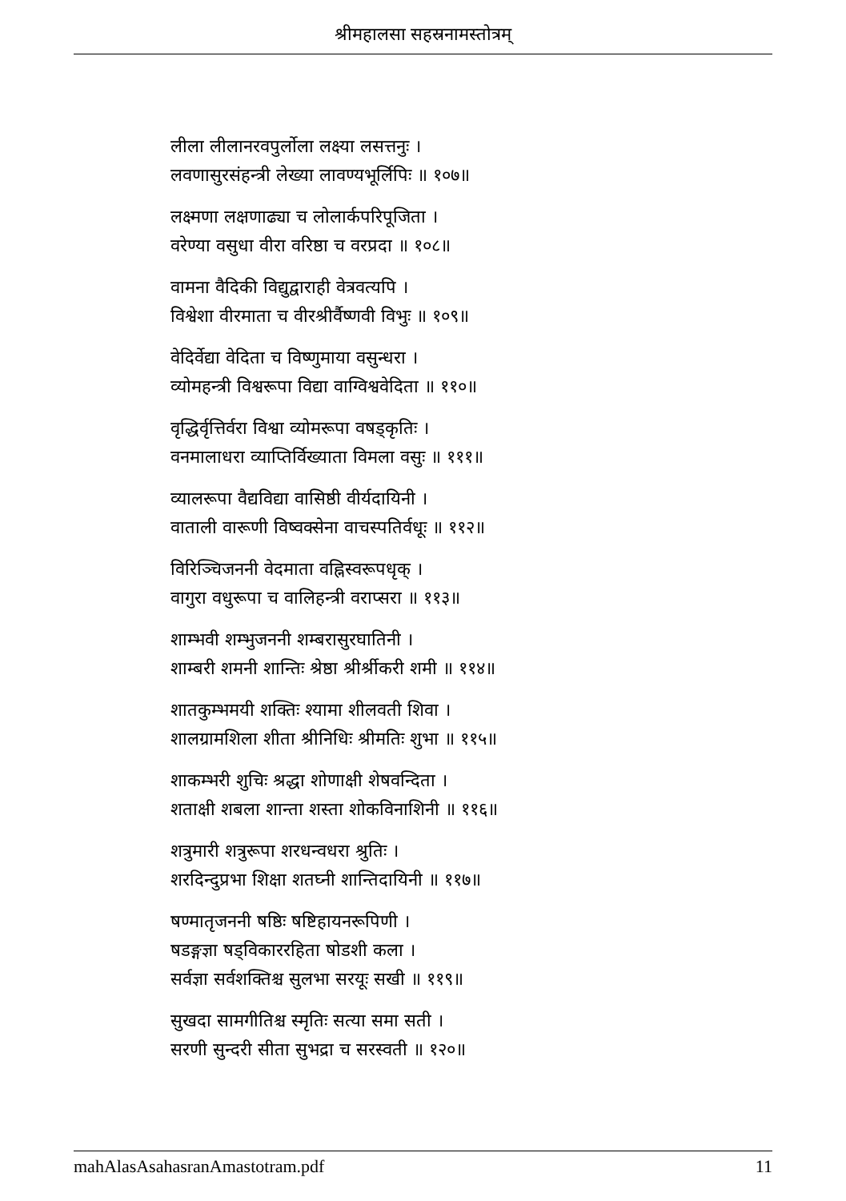श्रीमहालसा सहस्रनामस्तोत्रम्
लीला लीलानरवपुर्लोला लक्ष्या लसत्तनुः ।
लवणासुरसंहन्त्री लेख्या लावण्यभूर्लिपिः ॥ १०७॥
लक्ष्मणा लक्षणाढ्या च लोलार्कपरिपूजिता ।
वरेण्या वसुधा वीरा वरिष्ठा च वरप्रदा ॥ १०८॥
वामना वैदिकी विद्युद्वाराही वेत्रवत्यपि ।
विश्वेशा वीरमाता च वीरश्रीर्वैष्णवी विभुः ॥ १०९॥
वेदिर्वेद्या वेदिता च विष्णुमाया वसुन्धरा ।
व्योमहन्त्री विश्वरूपा विद्या वाग्विश्ववेदिता ॥ ११०॥
वृद्धिर्वृत्तिर्वरा विश्वा व्योमरूपा वषड्कृतिः ।
वनमालाधरा व्याप्तिर्विख्याता विमला वसुः ॥ १११॥
व्यालरूपा वैद्यविद्या वासिष्ठी वीर्यदायिनी ।
वाताली वारूणी विष्वक्सेना वाचस्पतिर्वधूः ॥ ११२॥
विरिञ्चिजननी वेदमाता वह्निस्वरूपधृक् ।
वागुरा वधुरूपा च वालिहन्त्री वराप्सरा ॥ ११३॥
शाम्भवी शम्भुजननी शम्बरासुरघातिनी ।
शाम्बरी शमनी शान्तिः श्रेष्ठा श्रीर्श्रीकरी शमी ॥ ११४॥
शातकुम्भमयी शक्तिः श्यामा शीलवती शिवा ।
शालग्रामशिला शीता श्रीनिधिः श्रीमतिः शुभा ॥ ११५॥
शाकम्भरी शुचिः श्रद्धा शोणाक्षी शेषवन्दिता ।
शताक्षी शबला शान्ता शस्ता शोकविनाशिनी ॥ ११६॥
शत्रुमारी शत्रुरूपा शरधन्वधरा श्रुतिः ।
शरदिन्दुप्रभा शिक्षा शतघ्नी शान्तिदायिनी ॥ ११७॥
षण्मातृजननी षष्ठिः षष्टिहायनरूपिणी ।
षडङ्गज्ञा षड्विकाररहिता षोडशी कला ।
सर्वज्ञा सर्वशक्तिश्च सुलभा सरयूः सखी ॥ ११९॥
सुखदा सामगीतिश्च स्मृतिः सत्या समा सती ।
सरणी सुन्दरी सीता सुभद्रा च सरस्वती ॥ १२०॥
mahAlasAsahasranAmastotram.pdf 11